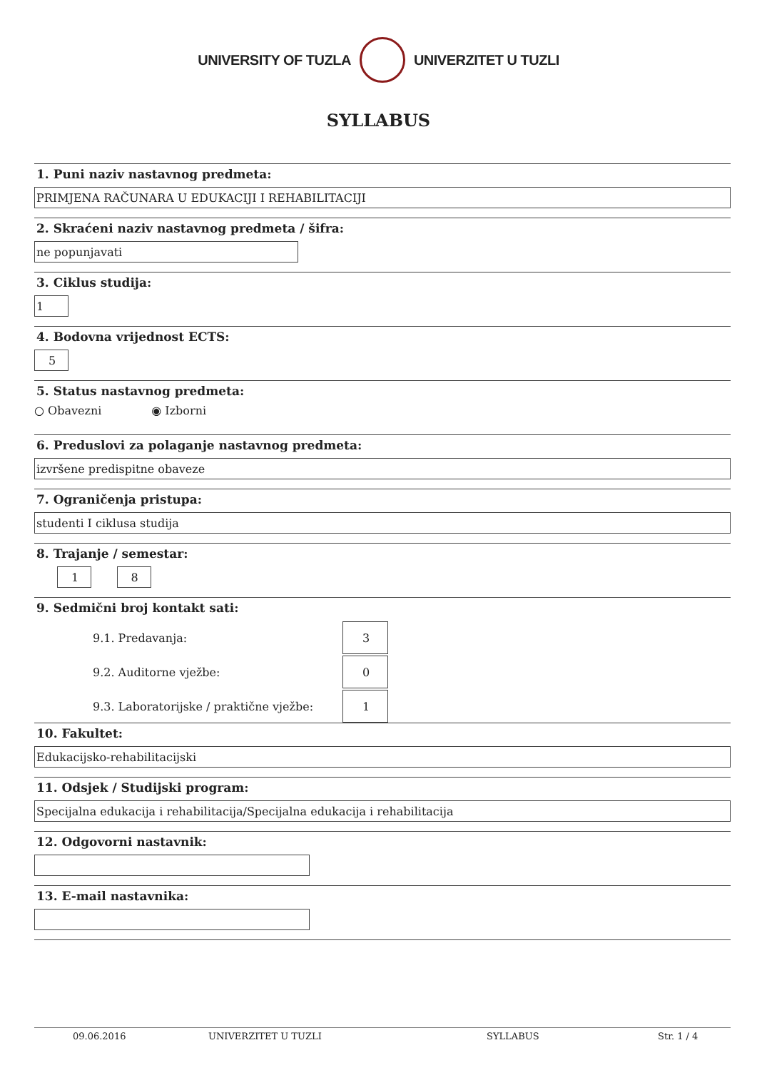UNIVERSITY OF TUZLA UNIVERZITET U TUZLI
SYLLABUS
1. Puni naziv nastavnog predmeta:
PRIMJENA RAČUNARA U EDUKACIJI I REHABILITACIJI
2. Skraćeni naziv nastavnog predmeta / šifra:
ne popunjavati
3. Ciklus studija:
1
4. Bodovna vrijednost ECTS:
5
5. Status nastavnog predmeta:
○ Obavezni ◉ Izborni
6. Preduslovi za polaganje nastavnog predmeta:
izvršene predispitne obaveze
7. Ograničenja pristupa:
studenti I ciklusa studija
8. Trajanje / semestar:
1 8
9. Sedmični broj kontakt sati:
9.1. Predavanja:
3
9.2. Auditorne vježbe:
0
9.3. Laboratorijske / praktične vježbe:
1
10. Fakultet:
Edukacijsko-rehabilitacijski
11. Odsjek / Studijski program:
Specijalna edukacija i rehabilitacija/Specijalna edukacija i rehabilitacija
12. Odgovorni nastavnik:
13. E-mail nastavnika:
09.06.2016 UNIVERZITET U TUZLI SYLLABUS Str. 1 / 4